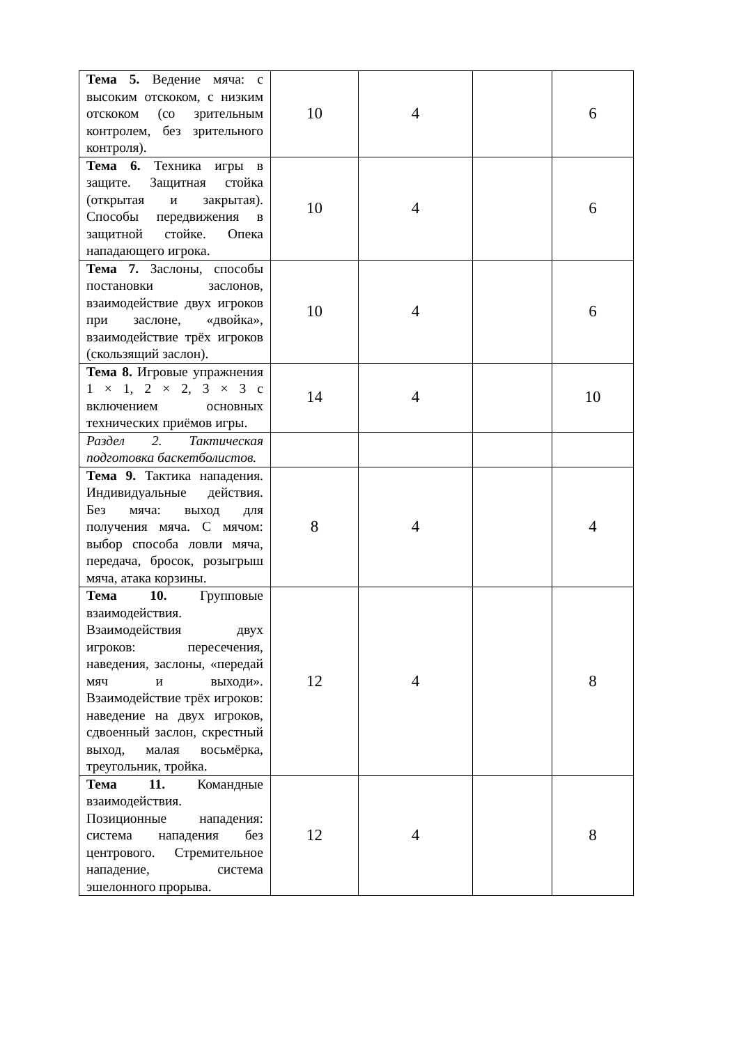| Тема 5. Ведение мяча: с высоким отскоком, с низким отскоком (со зрительным контролем, без зрительного контроля). | 10 | 4 | | 6 |
| Тема 6. Техника игры в защите. Защитная стойка (открытая и закрытая). Способы передвижения в защитной стойке. Опека нападающего игрока. | 10 | 4 | | 6 |
| Тема 7. Заслоны, способы постановки заслонов, взаимодействие двух игроков при заслоне, «двойка», взаимодействие трёх игроков (скользящий заслон). | 10 | 4 | | 6 |
| Тема 8. Игровые упражнения 1 × 1, 2 × 2, 3 × 3 с включением основных технических приёмов игры. | 14 | 4 | | 10 |
| Раздел 2. Тактическая подготовка баскетболистов. | | | | |
| Тема 9. Тактика нападения. Индивидуальные действия. Без мяча: выход для получения мяча. С мячом: выбор способа ловли мяча, передача, бросок, розыгрыш мяча, атака корзины. | 8 | 4 | | 4 |
| Тема 10. Групповые взаимодействия. Взаимодействия двух игроков: пересечения, наведения, заслоны, «передай мяч и выходи». Взаимодействие трёх игроков: наведение на двух игроков, сдвоенный заслон, скрестный выход, малая восьмёрка, треугольник, тройка. | 12 | 4 | | 8 |
| Тема 11. Командные взаимодействия. Позиционные нападения: система нападения без центрового. Стремительное нападение, система эшелонного прорыва. | 12 | 4 | | 8 |